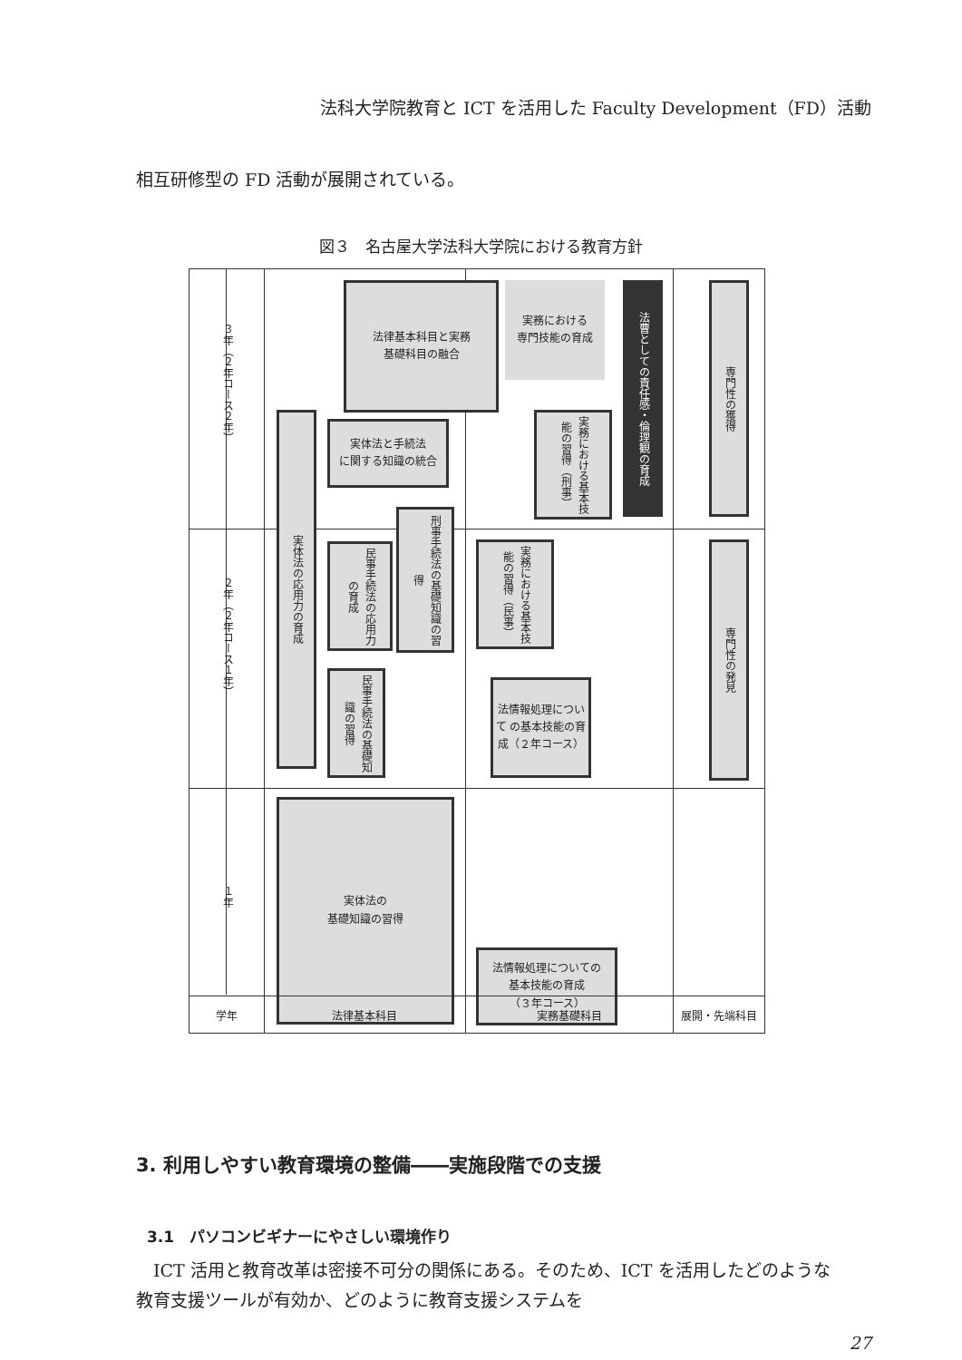法科大学院教育と ICT を活用した Faculty Development（FD）活動
相互研修型の FD 活動が展開されている。
図３　名古屋大学法科大学院における教育方針
３年（２年コース２年）
２年（２年コース１年）
１年
法律基本科目と実務
基礎科目の融合
実務における
専門技能の育成
法曹としての責任感・倫理観の育成
専門性の獲得
実体法と手続法
に関する知識の統合
実務における基本技能の習得（刑事）
実体法の応用力の育成
民事手続法の応用力の育成
刑事手続法の基礎知識の習得
実務における基本技能の習得（民事）
専門性の発見
民事手続法の基礎知識の習得
法情報処理について の基本技能の育成（２年コース）
実体法の
基礎知識の習得
法情報処理についての
基本技能の育成
（３年コース）
学年 法律基本科目 実務基礎科目 展開・先端科目
3. 利用しやすい教育環境の整備――実施段階での支援
3.1　パソコンビギナーにやさしい環境作り
ICT 活用と教育改革は密接不可分の関係にある。そのため、ICT を活用したどのような教育支援ツールが有効か、どのように教育支援システムを
27